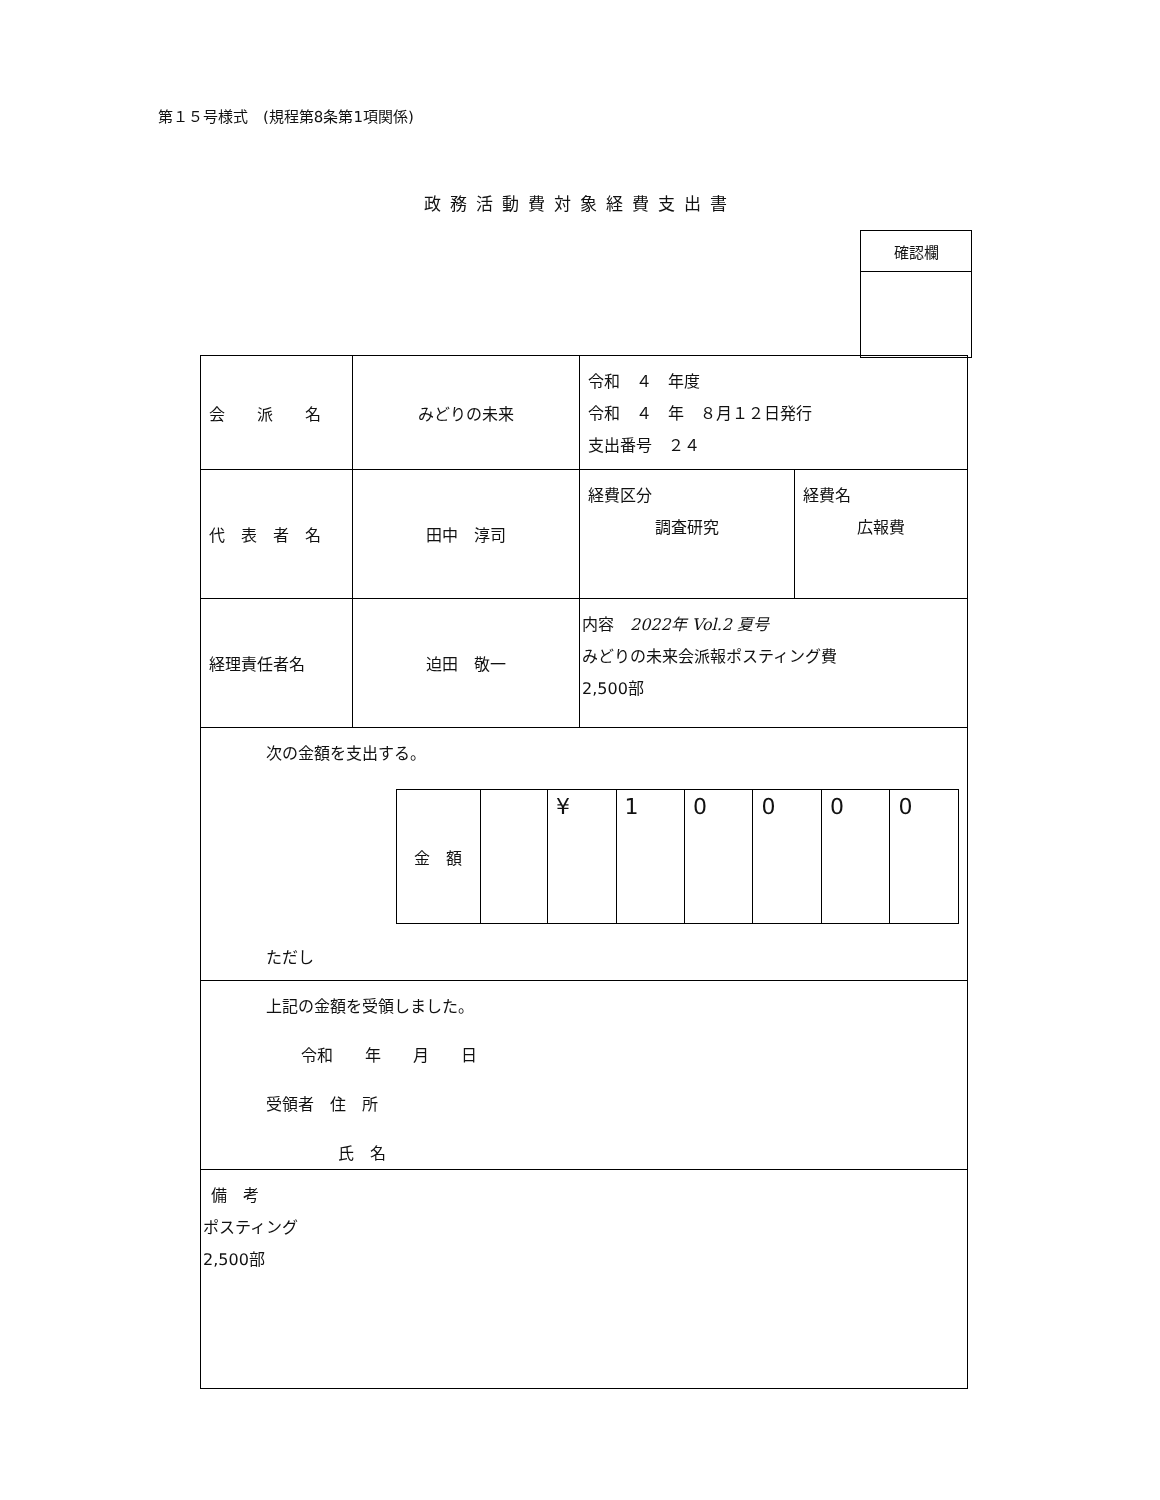第１５号様式　(規程第8条第1項関係)
政務活動費対象経費支出書
| 確認欄 |
| 会 派 名 | みどりの未来 | 令和 ４ 年度 令和 ４ 年 ８月１２日発行 支出番号 ２４ | |
| 代 表 者 名 | 田中 淳司 | 経費区分 調査研究 | 経費名 広報費 |
| 経理責任者名 | 迫田 敬一 | 内容 2022年 Vol.2 夏号 みどりの未来会派報ポスティング費 2,500部 | |
| 次の金額を支出する。 / 金 額 / / ¥ / 1 / 0 / 0 / 0 / 0 / ただし | | | |
| 上記の金額を受領しました。 令和 年 月 日 受領者 住 所 氏 名 | | | |
| 備 考 ポスティング 2,500部 | | | |